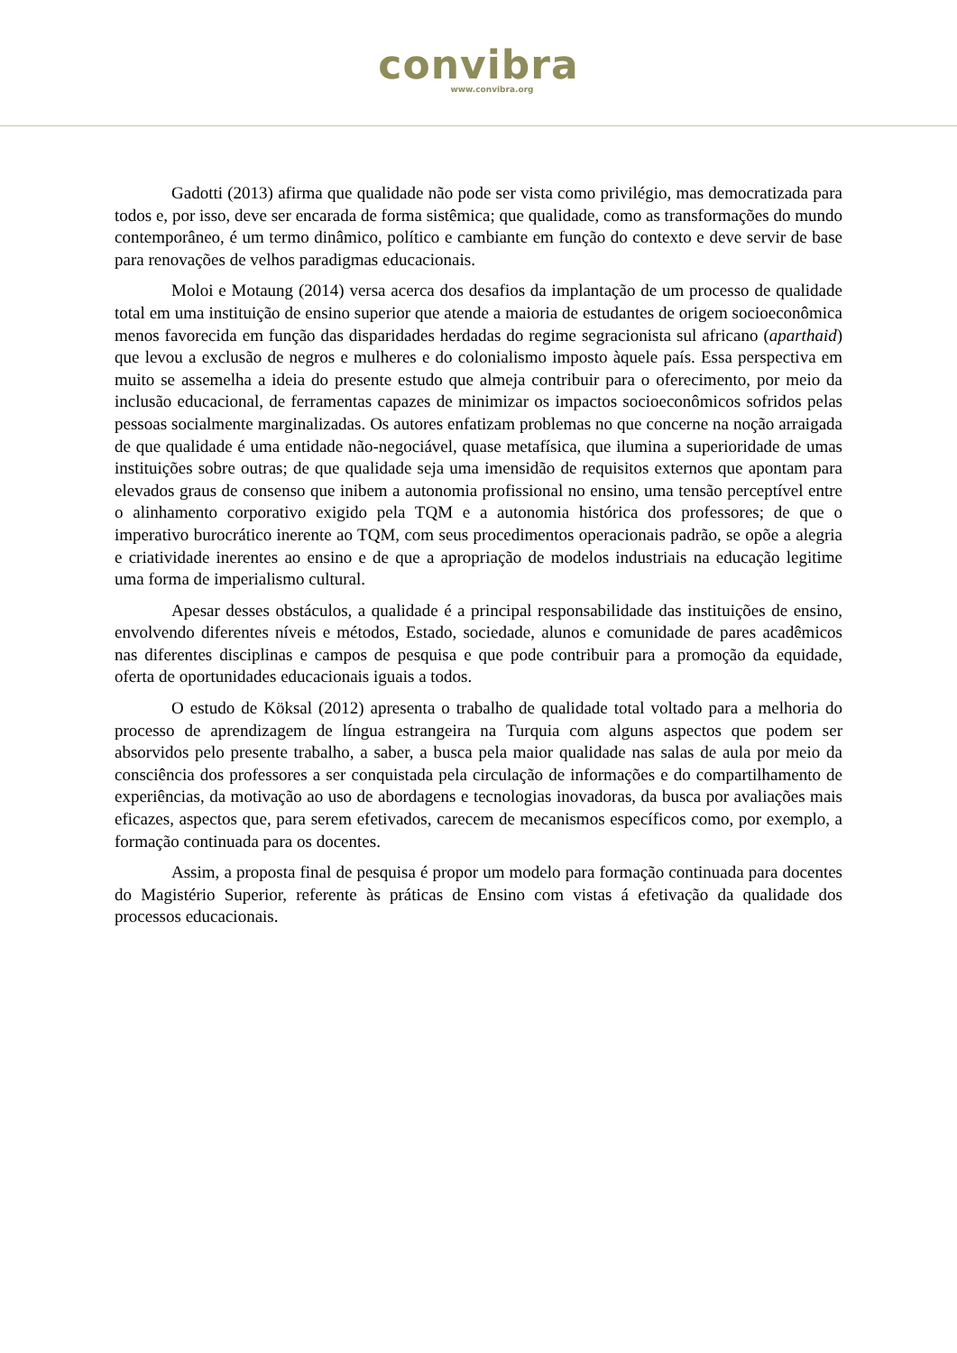convibra
www.convibra.org
Gadotti (2013) afirma que qualidade não pode ser vista como privilégio, mas democratizada para todos e, por isso, deve ser encarada de forma sistêmica; que qualidade, como as transformações do mundo contemporâneo, é um termo dinâmico, político e cambiante em função do contexto e deve servir de base para renovações de velhos paradigmas educacionais.
Moloi e Motaung (2014) versa acerca dos desafios da implantação de um processo de qualidade total em uma instituição de ensino superior que atende a maioria de estudantes de origem socioeconômica menos favorecida em função das disparidades herdadas do regime segracionista sul africano (aparthaid) que levou a exclusão de negros e mulheres e do colonialismo imposto àquele país. Essa perspectiva em muito se assemelha a ideia do presente estudo que almeja contribuir para o oferecimento, por meio da inclusão educacional, de ferramentas capazes de minimizar os impactos socioeconômicos sofridos pelas pessoas socialmente marginalizadas. Os autores enfatizam problemas no que concerne na noção arraigada de que qualidade é uma entidade não-negociável, quase metafísica, que ilumina a superioridade de umas instituições sobre outras; de que qualidade seja uma imensidão de requisitos externos que apontam para elevados graus de consenso que inibem a autonomia profissional no ensino, uma tensão perceptível entre o alinhamento corporativo exigido pela TQM e a autonomia histórica dos professores; de que o imperativo burocrático inerente ao TQM, com seus procedimentos operacionais padrão, se opõe a alegria e criatividade inerentes ao ensino e de que a apropriação de modelos industriais na educação legitime uma forma de imperialismo cultural.
Apesar desses obstáculos, a qualidade é a principal responsabilidade das instituições de ensino, envolvendo diferentes níveis e métodos, Estado, sociedade, alunos e comunidade de pares acadêmicos nas diferentes disciplinas e campos de pesquisa e que pode contribuir para a promoção da equidade, oferta de oportunidades educacionais iguais a todos.
O estudo de Köksal (2012) apresenta o trabalho de qualidade total voltado para a melhoria do processo de aprendizagem de língua estrangeira na Turquia com alguns aspectos que podem ser absorvidos pelo presente trabalho, a saber, a busca pela maior qualidade nas salas de aula por meio da consciência dos professores a ser conquistada pela circulação de informações e do compartilhamento de experiências, da motivação ao uso de abordagens e tecnologias inovadoras, da busca por avaliações mais eficazes, aspectos que, para serem efetivados, carecem de mecanismos específicos como, por exemplo, a formação continuada para os docentes.
Assim, a proposta final de pesquisa é propor um modelo para formação continuada para docentes do Magistério Superior, referente às práticas de Ensino com vistas á efetivação da qualidade dos processos educacionais.